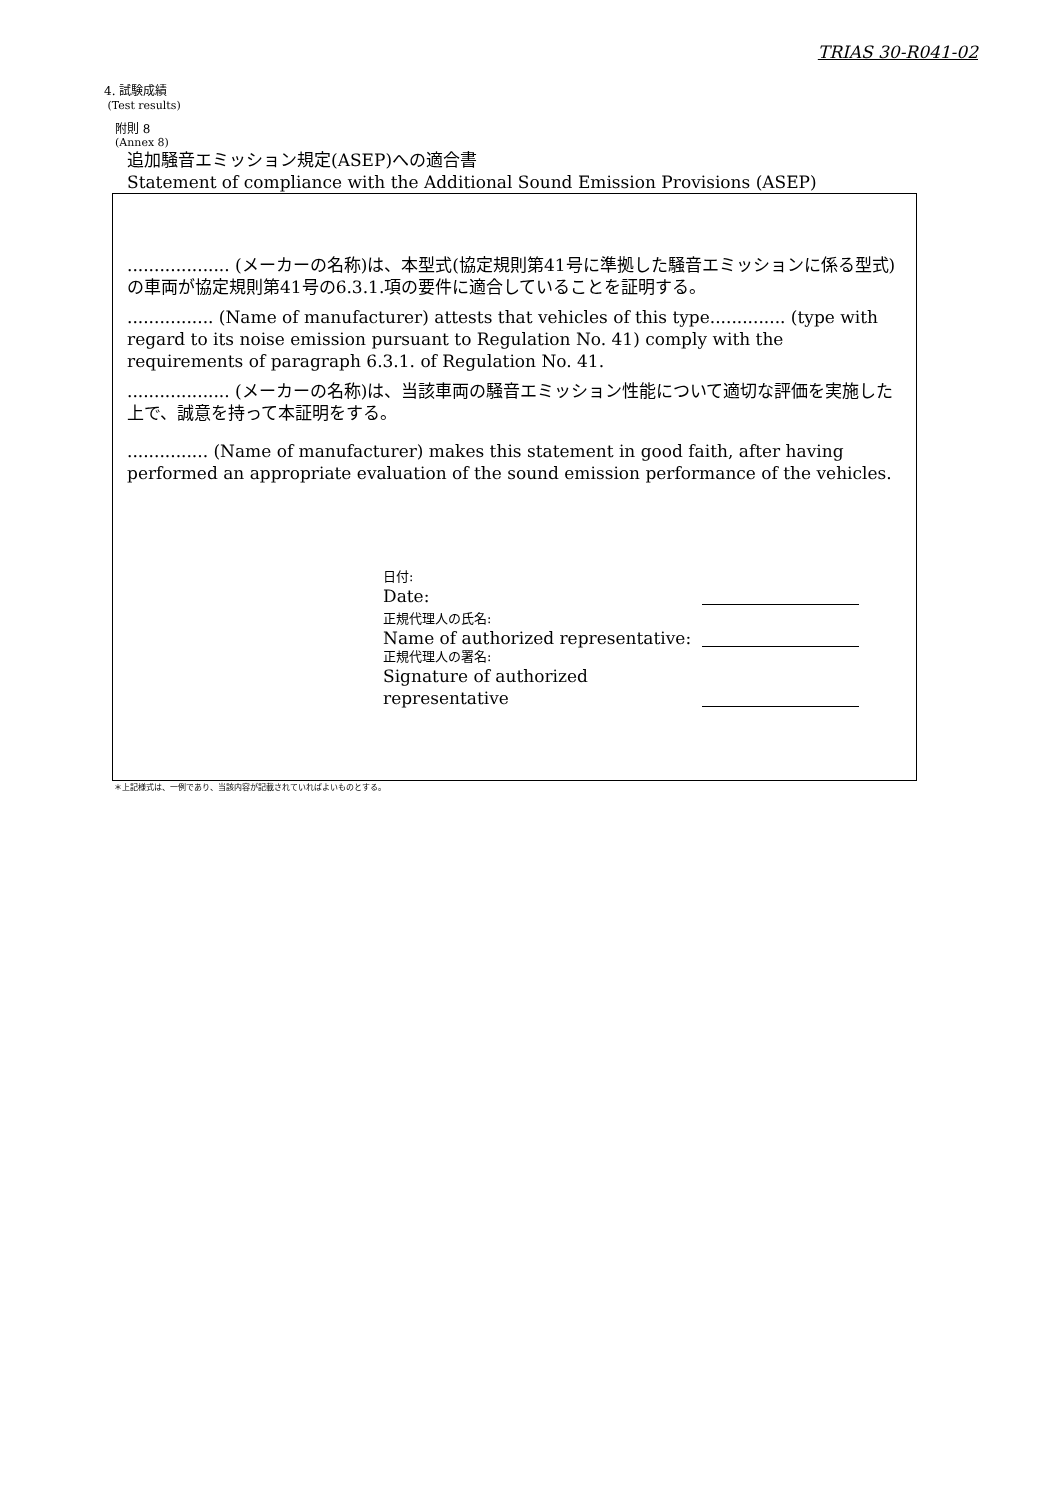TRIAS 30-R041-02
4. 試験成績
(Test results)
附則 8
(Annex 8)
追加騒音エミッション規定(ASEP)への適合書
Statement of compliance with the Additional Sound Emission Provisions (ASEP)
................... (メーカーの名称)は、本型式(協定規則第41号に準拠した騒音エミッションに係る型式)の車両が協定規則第41号の6.3.1.項の要件に適合していることを証明する。
................ (Name of manufacturer) attests that vehicles of this type.............. (type with regard to its noise emission pursuant to Regulation No. 41) comply with the requirements of paragraph 6.3.1. of Regulation No. 41.
................... (メーカーの名称)は、当該車両の騒音エミッション性能について適切な評価を実施した上で、誠意を持って本証明をする。
............... (Name of manufacturer) makes this statement in good faith, after having performed an appropriate evaluation of the sound emission performance of the vehicles.
日付:
Date:
正規代理人の氏名:
Name of authorized representative:
正規代理人の署名:
Signature of authorized representative
＊上記様式は、一例であり、当該内容が記載されていればよいものとする。